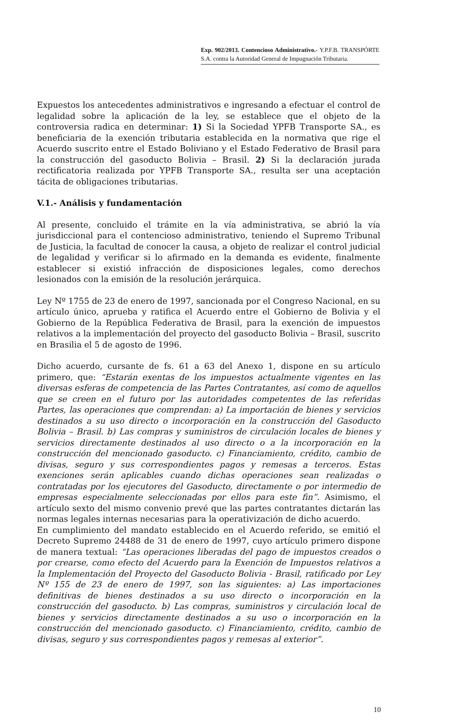Exp. 902/2013. Contencioso Administrativo.- Y.P.F.B. TRANSPÓRTE S.A. contra la Autoridad General de Impugnación Tributaria.
Expuestos los antecedentes administrativos e ingresando a efectuar el control de legalidad sobre la aplicación de la ley, se establece que el objeto de la controversia radica en determinar: 1) Si la Sociedad YPFB Transporte SA., es beneficiaria de la exención tributaria establecida en la normativa que rige el Acuerdo suscrito entre el Estado Boliviano y el Estado Federativo de Brasil para la construcción del gasoducto Bolivia – Brasil. 2) Si la declaración jurada rectificatoria realizada por YPFB Transporte SA., resulta ser una aceptación tácita de obligaciones tributarias.
V.1.- Análisis y fundamentación
Al presente, concluido el trámite en la vía administrativa, se abrió la vía jurisdiccional para el contencioso administrativo, teniendo el Supremo Tribunal de Justicia, la facultad de conocer la causa, a objeto de realizar el control judicial de legalidad y verificar si lo afirmado en la demanda es evidente, finalmente establecer si existió infracción de disposiciones legales, como derechos lesionados con la emisión de la resolución jerárquica.
Ley Nº 1755 de 23 de enero de 1997, sancionada por el Congreso Nacional, en su artículo único, aprueba y ratifica el Acuerdo entre el Gobierno de Bolivia y el Gobierno de la República Federativa de Brasil, para la exención de impuestos relativos a la implementación del proyecto del gasoducto Bolivia – Brasil, suscrito en Brasilia el 5 de agosto de 1996.
Dicho acuerdo, cursante de fs. 61 a 63 del Anexo 1, dispone en su artículo primero, que: “Estarán exentas de los impuestos actualmente vigentes en las diversas esferas de competencia de las Partes Contratantes, así como de aquellos que se creen en el futuro por las autoridades competentes de las referidas Partes, las operaciones que comprendan: a) La importación de bienes y servicios destinados a su uso directo o incorporación en la construcción del Gasoducto Bolivia – Brasil. b) Las compras y suministros de circulación locales de bienes y servicios directamente destinados al uso directo o a la incorporación en la construcción del mencionado gasoducto. c) Financiamiento, crédito, cambio de divisas, seguro y sus correspondientes pagos y remesas a terceros. Estas exenciones serán aplicables cuando dichas operaciones sean realizadas o contratadas por los ejecutores del Gasoducto, directamente o por intermedio de empresas especialmente seleccionadas por ellos para este fin”. Asimismo, el artículo sexto del mismo convenio prevé que las partes contratantes dictarán las normas legales internas necesarias para la operativización de dicho acuerdo.
En cumplimiento del mandato establecido en el Acuerdo referido, se emitió el Decreto Supremo 24488 de 31 de enero de 1997, cuyo artículo primero dispone de manera textual: “Las operaciones liberadas del pago de impuestos creados o por crearse, como efecto del Acuerdo para la Exención de Impuestos relativos a la Implementación del Proyecto del Gasoducto Bolivia - Brasil, ratificado por Ley Nº 155 de 23 de enero de 1997, son las siguientes: a) Las importaciones definitivas de bienes destinados a su uso directo o incorporación en la construcción del gasoducto. b) Las compras, suministros y circulación local de bienes y servicios directamente destinados a su uso o incorporación en la construcción del mencionado gasoducto. c) Financiamiento, crédito, cambio de divisas, seguro y sus correspondientes pagos y remesas al exterior”.
10